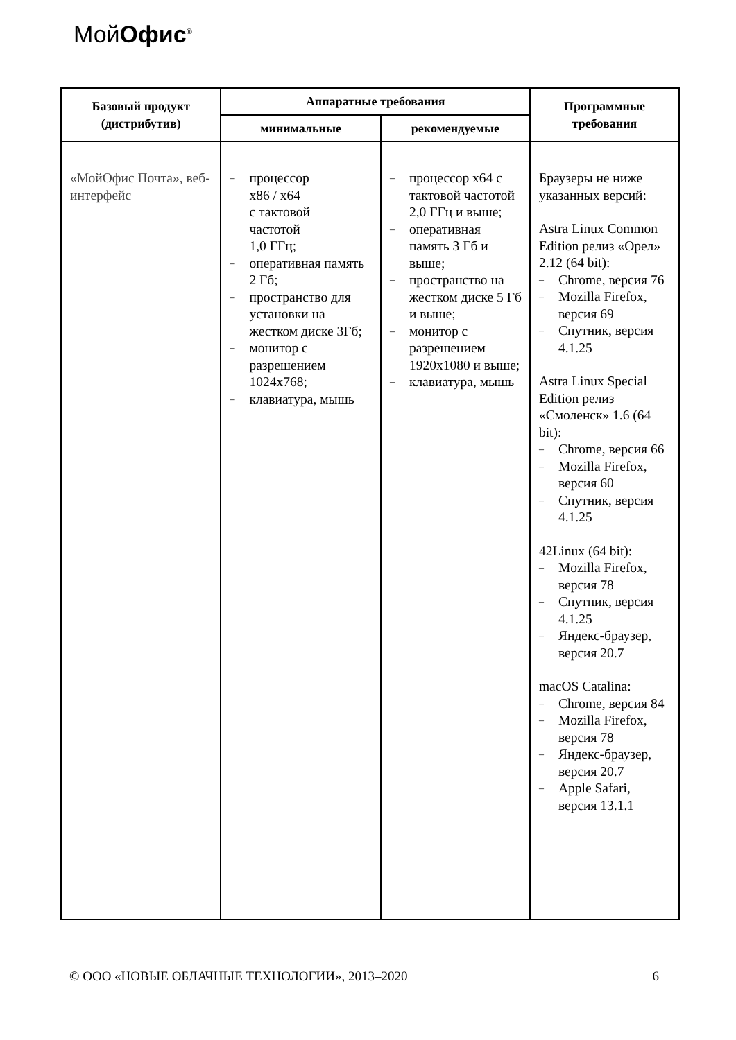МойОфис<sup>®</sup>
| Базовый продукт (дистрибутив) | Аппаратные требования | | Программные требования |
| --- | --- | --- | --- |
| | минимальные | рекомендуемые | |
| «МойОфис Почта», веб-интерфейс | – процессор x86 / x64 с тактовой частотой 1,0 ГГц; – оперативная память 2 Гб; – пространство для установки на жестком диске 3Гб; – монитор с разрешением 1024x768; – клавиатура, мышь | – процессор x64 с тактовой частотой 2,0 ГГц и выше; – оперативная память 3 Гб и выше; – пространство на жестком диске 5 Гб и выше; – монитор с разрешением 1920x1080 и выше; – клавиатура, мышь | Браузеры не ниже указанных версий: Astra Linux Common Edition релиз «Орел» 2.12 (64 bit): – Chrome, версия 76 – Mozilla Firefox, версия 69 – Спутник, версия 4.1.25 Astra Linux Special Edition релиз «Смоленск» 1.6 (64 bit): – Chrome, версия 66 – Mozilla Firefox, версия 60 – Спутник, версия 4.1.25 42Linux (64 bit): – Mozilla Firefox, версия 78 – Спутник, версия 4.1.25 – Яндекс-браузер, версия 20.7 macOS Catalina: – Chrome, версия 84 – Mozilla Firefox, версия 78 – Яндекс-браузер, версия 20.7 – Apple Safari, версия 13.1.1 |
© ООО «НОВЫЕ ОБЛАЧНЫЕ ТЕХНОЛОГИИ», 2013–2020 6